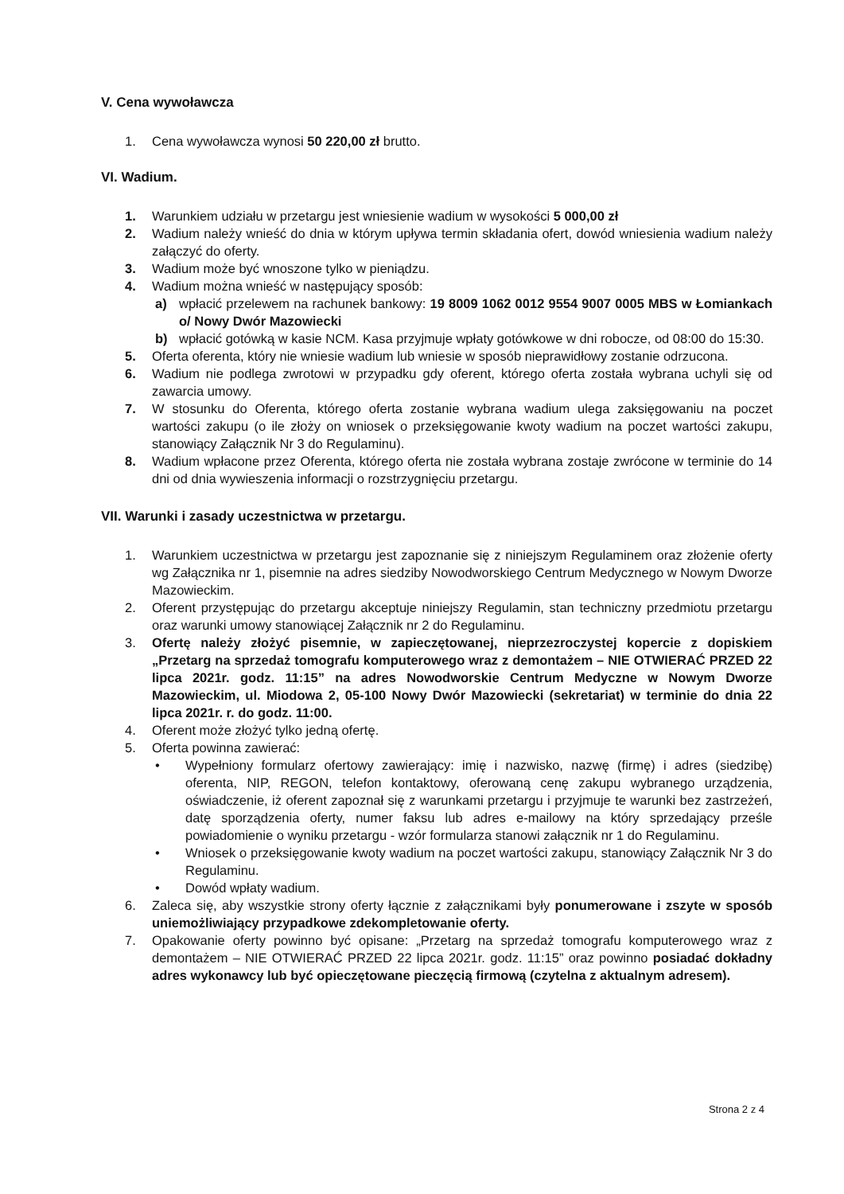V. Cena wywoławcza
1. Cena wywoławcza wynosi 50 220,00 zł brutto.
VI. Wadium.
1. Warunkiem udziału w przetargu jest wniesienie wadium w wysokości 5 000,00 zł
2. Wadium należy wnieść do dnia w którym upływa termin składania ofert, dowód wniesienia wadium należy załączyć do oferty.
3. Wadium może być wnoszone tylko w pieniądzu.
4. Wadium można wnieść w następujący sposób:
a) wpłacić przelewem na rachunek bankowy: 19 8009 1062 0012 9554 9007 0005 MBS w Łomiankach o/ Nowy Dwór Mazowiecki
b) wpłacić gotówką w kasie NCM. Kasa przyjmuje wpłaty gotówkowe w dni robocze, od 08:00 do 15:30.
5. Oferta oferenta, który nie wniesie wadium lub wniesie w sposób nieprawidłowy zostanie odrzucona.
6. Wadium nie podlega zwrotowi w przypadku gdy oferent, którego oferta została wybrana uchyli się od zawarcia umowy.
7. W stosunku do Oferenta, którego oferta zostanie wybrana wadium ulega zaksięgowaniu na poczet wartości zakupu (o ile złoży on wniosek o przeksięgowanie kwoty wadium na poczet wartości zakupu, stanowiący Załącznik Nr 3 do Regulaminu).
8. Wadium wpłacone przez Oferenta, którego oferta nie została wybrana zostaje zwrócone w terminie do 14 dni od dnia wywieszenia informacji o rozstrzygnięciu przetargu.
VII. Warunki i zasady uczestnictwa w przetargu.
1. Warunkiem uczestnictwa w przetargu jest zapoznanie się z niniejszym Regulaminem oraz złożenie oferty wg Załącznika nr 1, pisemnie na adres siedziby Nowodworskiego Centrum Medycznego w Nowym Dworze Mazowieckim.
2. Oferent przystępując do przetargu akceptuje niniejszy Regulamin, stan techniczny przedmiotu przetargu oraz warunki umowy stanowiącej Załącznik nr 2 do Regulaminu.
3. Ofertę należy złożyć pisemnie, w zapieczętowanej, nieprzezroczystej kopercie z dopiskiem „Przetarg na sprzedaż tomografu komputerowego wraz z demontażem – NIE OTWIERAĆ PRZED 22 lipca 2021r. godz. 11:15” na adres Nowodworskie Centrum Medyczne w Nowym Dworze Mazowieckim, ul. Miodowa 2, 05-100 Nowy Dwór Mazowiecki (sekretariat) w terminie do dnia 22 lipca 2021r. r. do godz. 11:00.
4. Oferent może złożyć tylko jedną ofertę.
5. Oferta powinna zawierać:
• Wypełniony formularz ofertowy zawierający: imię i nazwisko, nazwę (firmę) i adres (siedzibę) oferenta, NIP, REGON, telefon kontaktowy, oferowaną cenę zakupu wybranego urządzenia, oświadczenie, iż oferent zapoznał się z warunkami przetargu i przyjmuje te warunki bez zastrzeżeń, datę sporządzenia oferty, numer faksu lub adres e-mailowy na który sprzedający prześle powiadomienie o wyniku przetargu - wzór formularza stanowi załącznik nr 1 do Regulaminu.
• Wniosek o przeksięgowanie kwoty wadium na poczet wartości zakupu, stanowiący Załącznik Nr 3 do Regulaminu.
• Dowód wpłaty wadium.
6. Zaleca się, aby wszystkie strony oferty łącznie z załącznikami były ponumerowane i zszyte w sposób uniemożliwiający przypadkowe zdekompletowanie oferty.
7. Opakowanie oferty powinno być opisane: „Przetarg na sprzedaż tomografu komputerowego wraz z demontażem – NIE OTWIERAĆ PRZED 22 lipca 2021r. godz. 11:15” oraz powinno posiadać dokładny adres wykonawcy lub być opieczętowane pieczęcią firmową (czytelna z aktualnym adresem).
Strona 2 z 4